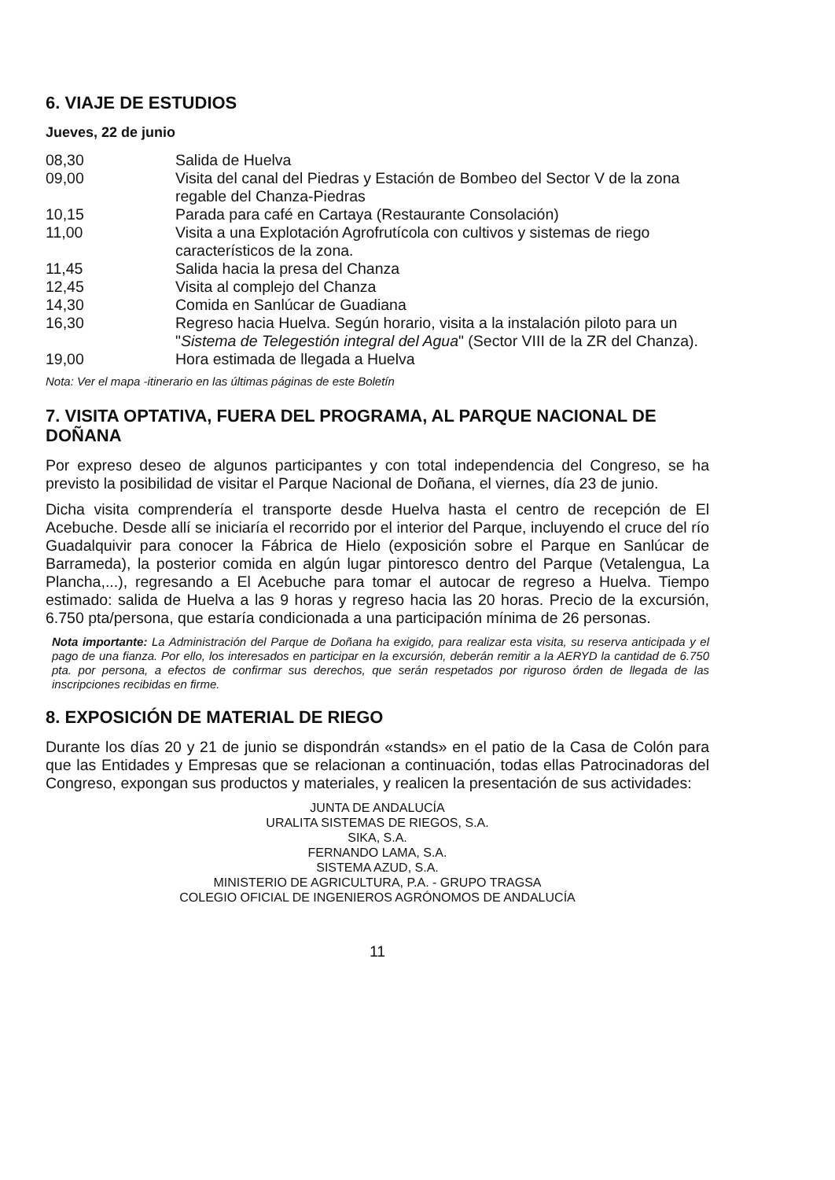6. VIAJE DE ESTUDIOS
Jueves, 22 de junio
| 08,30 | Salida de Huelva |
| 09,00 | Visita del canal del Piedras y Estación de Bombeo del Sector V de la zona regable del Chanza-Piedras |
| 10,15 | Parada para café en Cartaya (Restaurante Consolación) |
| 11,00 | Visita a una Explotación Agrofrutícola con cultivos y sistemas de riego característicos de la zona. |
| 11,45 | Salida hacia la presa del Chanza |
| 12,45 | Visita al complejo del Chanza |
| 14,30 | Comida en Sanlúcar de Guadiana |
| 16,30 | Regreso hacia Huelva. Según horario, visita a la instalación piloto para un " Sistema de Telegestión integral del Agua " (Sector VIII de la ZR del Chanza). |
| 19,00 | Hora estimada de llegada a Huelva |
Nota: Ver el mapa -itinerario en las últimas páginas de este Boletín
7. VISITA OPTATIVA, FUERA DEL PROGRAMA, AL PARQUE NACIONAL DE DOÑANA
Por expreso deseo de algunos participantes y con total independencia del Congreso, se ha previsto la posibilidad de visitar el Parque Nacional de Doñana, el viernes, día 23 de junio.
Dicha visita comprendería el transporte desde Huelva hasta el centro de recepción de El Acebuche. Desde allí se iniciaría el recorrido por el interior del Parque, incluyendo el cruce del río Guadalquivir para conocer la Fábrica de Hielo (exposición sobre el Parque en Sanlúcar de Barrameda), la posterior comida en algún lugar pintoresco dentro del Parque (Vetalengua, La Plancha,...), regresando a El Acebuche para tomar el autocar de regreso a Huelva. Tiempo estimado: salida de Huelva a las 9 horas y regreso hacia las 20 horas. Precio de la excursión, 6.750 pta/persona, que estaría condicionada a una participación mínima de 26 personas.
Nota importante: La Administración del Parque de Doñana ha exigido, para realizar esta visita, su reserva anticipada y el pago de una fianza. Por ello, los interesados en participar en la excursión, deberán remitir a la AERYD la cantidad de 6.750 pta. por persona, a efectos de confirmar sus derechos, que serán respetados por riguroso órden de llegada de las inscripciones recibidas en firme.
8. EXPOSICIÓN DE MATERIAL DE RIEGO
Durante los días 20 y 21 de junio se dispondrán «stands» en el patio de la Casa de Colón para que las Entidades y Empresas que se relacionan a continuación, todas ellas Patrocinadoras del Congreso, expongan sus productos y materiales, y realicen la presentación de sus actividades:
JUNTA DE ANDALUCÍA
URALITA SISTEMAS DE RIEGOS, S.A.
SIKA, S.A.
FERNANDO LAMA, S.A.
SISTEMA AZUD, S.A.
MINISTERIO DE AGRICULTURA, P.A. - GRUPO TRAGSA
COLEGIO OFICIAL DE INGENIEROS AGRÓNOMOS DE ANDALUCÍA
11